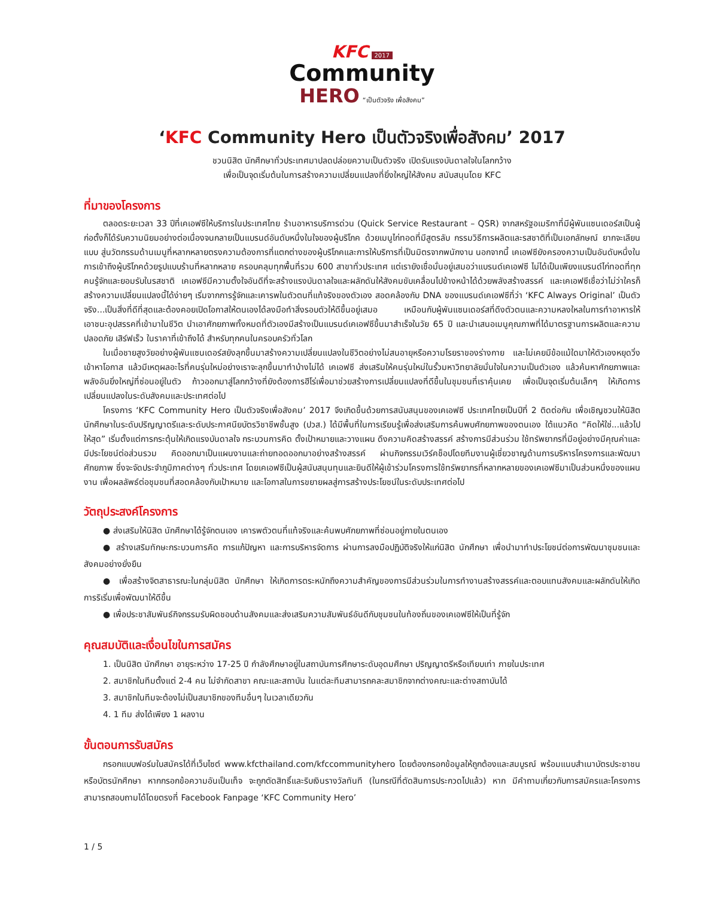KFC 2017
Community
HERO “เป็นตัวจริง เพื่อสังคม”
‘KFC Community Hero เป็นตัวจริงเพื่อสังคม’ 2017
ชวนนิสิต นักศึกษาทั่วประเทศมาปลดปล่อยความเป็นตัวจริง เปิดรับแรงบันดาลใจในโลกกว้าง
เพื่อเป็นจุดเริ่มต้นในการสร้างความเปลี่ยนแปลงที่ยิ่งใหญ่ให้สังคม สนับสนุนโดย KFC
ที่มาของโครงการ
ตลอดระยะเวลา 33 ปีที่เคเอฟซีให้บริการในประเทศไทย ร้านอาหารบริการด่วน (Quick Service Restaurant – QSR) จากสหรัฐอเมริกาที่มีผู้พันแซนเดอร์สเป็นผู้ก่อตั้งก็ได้รับความนิยมอย่างต่อเนื่องจนกลายเป็นแบรนด์อันดับหนึ่งในใจของผู้บริโภค ด้วยเมนูไก่ทอดที่มีสูตรลับ กรรมวิธีการผลิตและรสชาติที่เป็นเอกลักษณ์ ยากจะเลียนแบบ สู่นวัตกรรมด้านเมนูที่หลากหลายตรงความต้องการที่แตกต่างของผู้บริโภคและการให้บริการที่เป็นมิตรจากพนักงาน นอกจากนี้ เคเอฟซียังครองความเป็นอันดับหนึ่งในการเข้าถึงผู้บริโภคด้วยรูปแบบร้านที่หลากหลาย ครอบคลุมทุกพื้นที่รวม 600 สาขาทั่วประเทศ แต่เรายังเชื่อมั่นอยู่เสมอว่าแบรนด์เคเอฟซี ไม่ได้เป็นเพียงแบรนด์ไก่ทอดที่ทุกคนรู้จักและยอมรับในรสชาติ เคเอฟซีมีความตั้งใจอันดีที่จะสร้างแรงบันดาลใจและผลักดันให้สังคมขับเคลื่อนไปข้างหน้าได้ด้วยพลังสร้างสรรค์ และเคเอฟซีเชื่อว่าไม่ว่าใครก็สร้างความเปลี่ยนแปลงนี้ได้ง่ายๆ เริ่มจากการรู้จักและเคารพในตัวตนที่แท้จริงของตัวเอง สอดคล้องกับ DNA ของแบรนด์เคเอฟซีที่ว่า ‘KFC Always Original’ เป็นตัวจริง...เป็นสิ่งที่ดีที่สุดและต้องคอยเปิดโอกาสให้ตนเองได้ลงมือทำสิ่งรอบตัวให้ดีขึ้นอยู่เสมอ เหมือนกับผู้พันแซนเดอร์สที่ดึงตัวตนและความหลงใหลในการทำอาหารให้เอาชนะอุปสรรคที่เข้ามาในชีวิต นำเอาศักยภาพทั้งหมดที่ตัวเองมีสร้างเป็นแบรนด์เคเอฟซีขึ้นมาสำเร็จในวัย 65 ปี และนำเสนอเมนูคุณภาพที่ได้มาตรฐานการผลิตและความปลอดภัย เสิร์ฟเร็ว ในราคาที่เข้าถึงได้ สำหรับทุกคนในครอบครัวทั่วโลก
ในเมื่อชายสูงวัยอย่างผู้พันแซนเดอร์สยังลุกขึ้นมาสร้างความเปลี่ยนแปลงในชีวิตอย่างไม่สนอายุหรือความโรยราของร่างกาย และไม่เคยมีข้อแม้ใดมาให้ตัวเองหยุดวิ่งเข้าหาโอกาส แล้วมีเหตุผลอะไรที่คนรุ่นใหม่อย่างเราจะลุกขึ้นมาทำบ้างไม่ได้ เคเอฟซี ส่งเสริมให้คนรุ่นใหม่ในรั้วมหาวิทยาลัยมั่นใจในความเป็นตัวเอง แล้วค้นหาศักยภาพและพลังอันยิ่งใหญ่ที่ซ่อนอยู่ในตัว ก้าวออกมาสู่โลกกว้างที่ยังต้องการฮีโร่เพื่อมาช่วยสร้างการเปลี่ยนแปลงที่ดีขึ้นในชุมชนที่เราคุ้นเคย เพื่อเป็นจุดเริ่มต้นเล็กๆ ให้เกิดการเปลี่ยนแปลงในระดับสังคมและประเทศต่อไป
โครงการ ‘KFC Community Hero เป็นตัวจริงเพื่อสังคม’ 2017 จึงเกิดขึ้นด้วยการสนับสนุนของเคเอฟซี ประเทศไทยเป็นปีที่ 2 ติดต่อกัน เพื่อเชิญชวนให้นิสิต นักศึกษาในระดับปริญญาตรีและระดับประกาศนียบัตรวิชาชีพชั้นสูง (ปวส.) ได้มีพื้นที่ในการเรียนรู้เพื่อส่งเสริมการค้นพบศักยภาพของตนเอง ใต้แนวคิด “คิดให้ใช่...แล้วไปให้สุด” เริ่มตั้งแต่การกระตุ้นให้เกิดแรงบันดาลใจ กระบวนการคิด ตั้งเป้าหมายและวางแผน ดึงความคิดสร้างสรรค์ สร้างการมีส่วนร่วม ใช้ทรัพยากรที่มีอยู่อย่างมีคุณค่าและมีประโยชน์ต่อส่วนรวม คิดออกมาเป็นแผนงานและถ่ายทอดออกมาอย่างสร้างสรรค์ ผ่านกิจกรรมเวิร์คช็อปโดยทีมงานผู้เชี่ยวชาญด้านการบริหารโครงการและพัฒนาศักยภาพ ซึ่งจะจัดประจำภูมิภาคต่างๆ ทั่วประเทศ โดยเคเอฟซีเป็นผู้สนับสนุนทุนและยินดีให้ผู้เข้าร่วมโครงการใช้ทรัพยากรที่หลากหลายของเคเอฟซีมาเป็นส่วนหนึ่งของแผนงาน เพื่อผลลัพธ์ต่อชุมชนที่สอดคล้องกับเป้าหมาย และโอกาสในการขยายผลสู่การสร้างประโยชน์ในระดับประเทศต่อไป
วัตถุประสงค์โครงการ
● ส่งเสริมให้นิสิต นักศึกษาได้รู้จักตนเอง เคารพตัวตนที่แท้จริงและค้นพบศักยภาพที่ซ่อนอยู่ภายในตนเอง
● สร้างเสริมทักษะกระบวนการคิด การแก้ปัญหา และการบริหารจัดการ ผ่านการลงมือปฏิบัติจริงให้แก่นิสิต นักศึกษา เพื่อนำมาทำประโยชน์ต่อการพัฒนาชุมชนและสังคมอย่างยั่งยืน
● เพื่อสร้างจิตสาธารณะในกลุ่มนิสิต นักศึกษา ให้เกิดการตระหนักถึงความสำคัญของการมีส่วนร่วมในการทำงานสร้างสรรค์และตอบแทนสังคมและผลักดันให้เกิดการริเริ่มเพื่อพัฒนาให้ดีขึ้น
● เพื่อประชาสัมพันธ์กิจกรรมรับผิดชอบด้านสังคมและส่งเสริมความสัมพันธ์อันดีกับชุมชนในท้องถิ่นของเคเอฟซีให้เป็นที่รู้จัก
คุณสมบัติและเงื่อนไขในการสมัคร
1. เป็นนิสิต นักศึกษา อายุระหว่าง 17-25 ปี กำลังศึกษาอยู่ในสถาบันการศึกษาระดับอุดมศึกษา ปริญญาตรีหรือเทียบเท่า ภายในประเทศ
2. สมาชิกในทีมตั้งแต่ 2-4 คน ไม่จำกัดสาขา คณะและสถาบัน ในแต่ละทีมสามารถคละสมาชิกจากต่างคณะและต่างสถาบันได้
3. สมาชิกในทีมจะต้องไม่เป็นสมาชิกของทีมอื่นๆ ในเวลาเดียวกัน
4. 1 ทีม ส่งได้เพียง 1 ผลงาน
ขั้นตอนการรับสมัคร
กรอกแบบฟอร์มใบสมัครได้ที่เว็บไซต์ www.kfcthailand.com/kfccommunityhero โดยต้องกรอกข้อมูลให้ถูกต้องและสมบูรณ์ พร้อมแนบสำเนาบัตรประชาชนหรือบัตรนักศึกษา หากกรอกข้อความอันเป็นเท็จ จะถูกตัดสิทธิ์และริบเงินรางวัลทันที (ในกรณีที่ตัดสินการประกวดไปแล้ว) หาก มีคำถามเกี่ยวกับการสมัครและโครงการ สามารถสอบถามได้โดยตรงที่ Facebook Fanpage ‘KFC Community Hero’
1 / 5